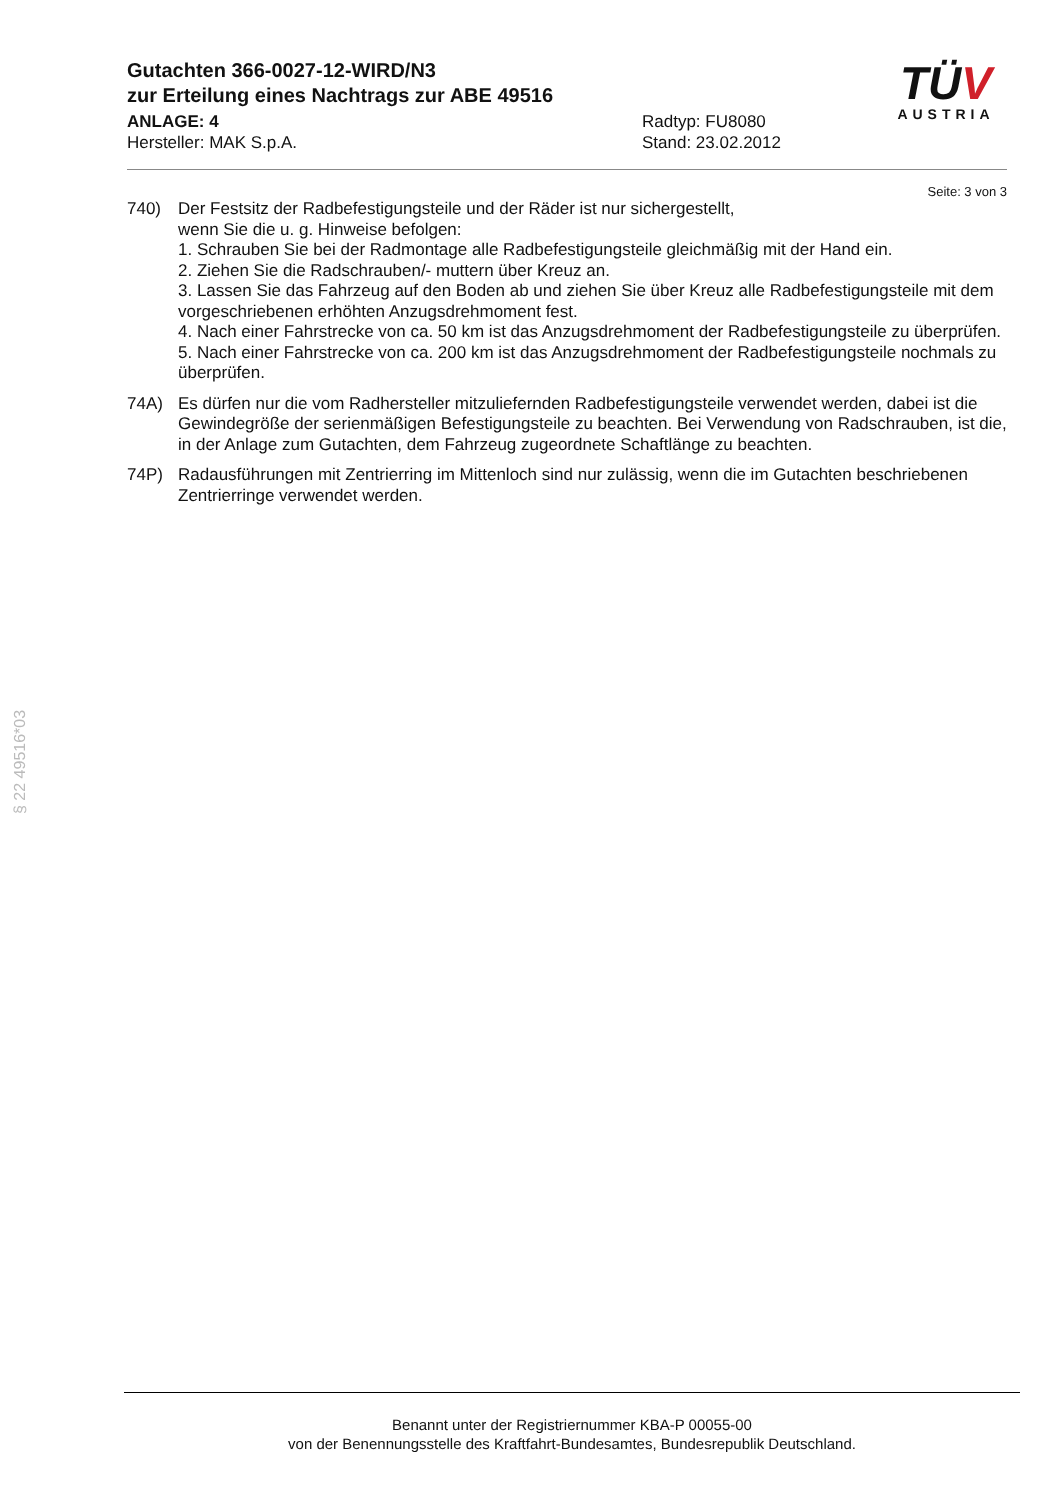TÜV
AUSTRIA
Gutachten 366-0027-12-WIRD/N3
zur Erteilung eines Nachtrags zur ABE 49516
ANLAGE: 4
Hersteller: MAK S.p.A.
Radtyp: FU8080
Stand: 23.02.2012
Seite: 3 von 3
740) Der Festsitz der Radbefestigungsteile und der Räder ist nur sichergestellt,
wenn Sie die u. g. Hinweise befolgen:
1. Schrauben Sie bei der Radmontage alle Radbefestigungsteile gleichmäßig mit der Hand ein.
2. Ziehen Sie die Radschrauben/- muttern über Kreuz an.
3. Lassen Sie das Fahrzeug auf den Boden ab und ziehen Sie über Kreuz alle Radbefestigungsteile mit dem vorgeschriebenen erhöhten Anzugsdrehmoment fest.
4. Nach einer Fahrstrecke von ca. 50 km ist das Anzugsdrehmoment der Radbefestigungsteile zu überprüfen.
5. Nach einer Fahrstrecke von ca. 200 km ist das Anzugsdrehmoment der Radbefestigungsteile nochmals zu überprüfen.
74A) Es dürfen nur die vom Radhersteller mitzuliefernden Radbefestigungsteile verwendet werden, dabei ist die Gewindegröße der serienmäßigen Befestigungsteile zu beachten. Bei Verwendung von Radschrauben, ist die, in der Anlage zum Gutachten, dem Fahrzeug zugeordnete Schaftlänge zu beachten.
74P) Radausführungen mit Zentrierring im Mittenloch sind nur zulässig, wenn die im Gutachten beschriebenen Zentrierringe verwendet werden.
§ 22 49516*03
Benannt unter der Registriernummer KBA-P 00055-00
von der Benennungsstelle des Kraftfahrt-Bundesamtes, Bundesrepublik Deutschland.